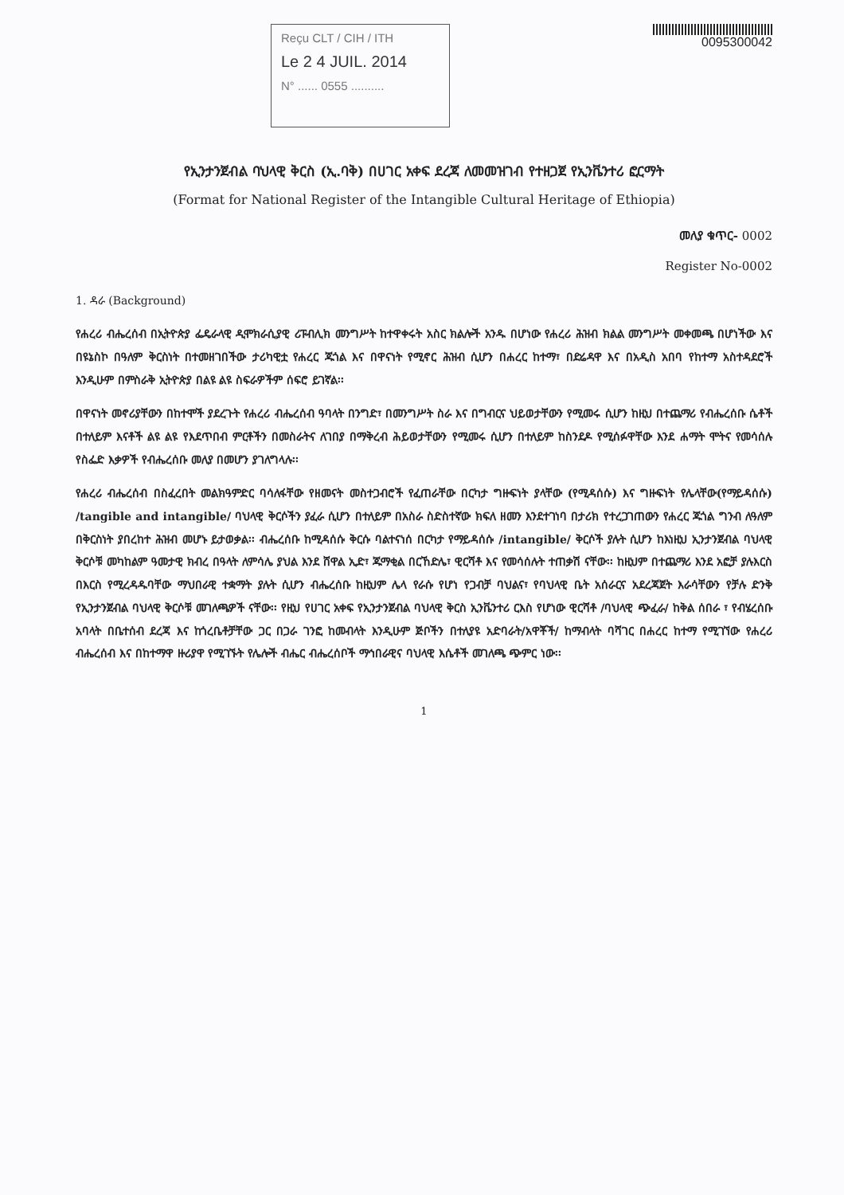Reçu CLT / CIH / ITH
Le 2 4 JUIL. 2014
N° ...... 0555 ..........
0095300042
የኢንታንጀብል ባህላዊ ቅርስ (ኢ.ባቅ) በሀገር አቀፍ ደረጃ ለመመዝገብ የተዘጋጀ የኢንቬንተሪ ፎርማት
(Format for National Register of the Intangible Cultural Heritage of Ethiopia)
መለያ ቁጥር- 0002
Register No-0002
1. ዳራ (Background)
የሐረሪ ብሔረሰብ በኢትዮጵያ ፌዴራላዊ ዲሞክራሲያዊ ሪፑብሊክ መንግሥት ከተዋቀሩት አስር ክልሎች አንዱ በሆነው የሐረሪ ሕዝብ ክልል መንግሥት መቀመጫ በሆነችው እና በዩኔስኮ በዓለም ቅርስነት በተመዘገበችው ታሪካዊቷ የሐረር ጁጎል እና በዋናነት የሚኖር ሕዝብ ሲሆን በሐረር ከተማ፣ በድሬዳዋ እና በአዲስ አበባ የከተማ አስተዳደሮች እንዲሁም በምስራቅ ኢትዮጵያ በልዩ ልዩ ስፍራዎችም ሰፍሮ ይገኛል፡፡
በዋናነት መኖሪያቸውን በከተሞች ያደረጉት የሐረሪ ብሔረሰብ ዓባላት በንግድ፣ በመንግሥት ስራ እና በግብርና ህይወታቸውን የሚመሩ ሲሆን ከዚህ በተጨማሪ የብሔረሰቡ ሴቶች በተለይም እናቶች ልዩ ልዩ የእደጥበብ ምርቶችን በመስራትና ለገበያ በማቅረብ ሕይወታቸውን የሚመሩ ሲሆን በተለይም ከስንደዶ የሚሰፉዋቸው እንደ ሐማት ሞትና የመሳሰሉ የስፌድ እቃዎች የብሔረሰቡ መለያ በመሆን ያገለግላሉ፡፡
የሐረሪ ብሔረሰብ በስፈረበት መልክዓምድር ባሳለፋቸው የዘመናት መስተጋብሮች የፈጠራቸው በርካታ ግዙፍነት ያላቸው (የሚዳሰሱ) እና ግዙፍነት የሌላቸው(የማይዳሰሱ) /tangible and intangible/ ባህላዊ ቅርሶችን ያፈራ ሲሆን በተለይም በአስራ ስድስተኛው ክፍለ ዘመን እንደተገነባ በታሪክ የተረጋገጠውን የሐረር ጁጎል ግንብ ለዓለም በቅርስነት ያበረከተ ሕዝብ መሆኑ ይታወቃል፡፡ ብሔረሰቡ ከሚዳሰሱ ቅርሱ ባልተናነሰ በርካታ የማይዳሰሱ /intangible/ ቅርሶች ያሉት ሲሆን ከእነዚህ ኢንታንጀብል ባህላዊ ቅርሶቹ መካከልም ዓመታዊ ክብረ በዓላት ለምሳሌ ያህል እንደ ሸዋል ኢድ፣ ጁማቂል በርኸድሌ፣ ዊርሻቶ እና የመሳሰሉት ተጠቃሽ ናቸው፡፡ ከዚህም በተጨማሪ እንደ አፎቻ ያሉእርስ በእርስ የሚረዳዱባቸው ማህበራዊ ተቋማት ያሉት ሲሆን ብሔረሰቡ ከዚህም ሌላ የራሱ የሆነ የጋብቻ ባህልና፣ የባህላዊ ቤት አሰራርና አደረጃጀት እራሳቸውን የቻሉ ድንቅ የኢንታንጀብል ባህላዊ ቅርሶቹ መገለጫዎች ናቸው፡፡ የዚህ የሀገር አቀፍ የኢንታንጀብል ባህላዊ ቅርስ ኢንቬንተሪ ርእስ የሆነው ዊርሻቶ /ባህላዊ ጭፈራ/ ከቅል ሰበራ ፣ የብሄረሰቡ አባላት በቤተሰብ ደረጃ እና ከጎረቤቶቻቸው ጋር በጋራ ገንፎ ከመብላት እንዲሁም ጅቦችን በተለያዩ አድባራት/አዋቾች/ ከማብላት ባሻገር በሐረር ከተማ የሚገኘው የሐረሪ ብሔረሰብ እና በከተማዋ ዙሪያዋ የሚገኙት የሌሎች ብሔር ብሔረሰቦች ማኅበራዊና ባህላዊ እሴቶች መገለጫ ጭምር ነው፡፡
1